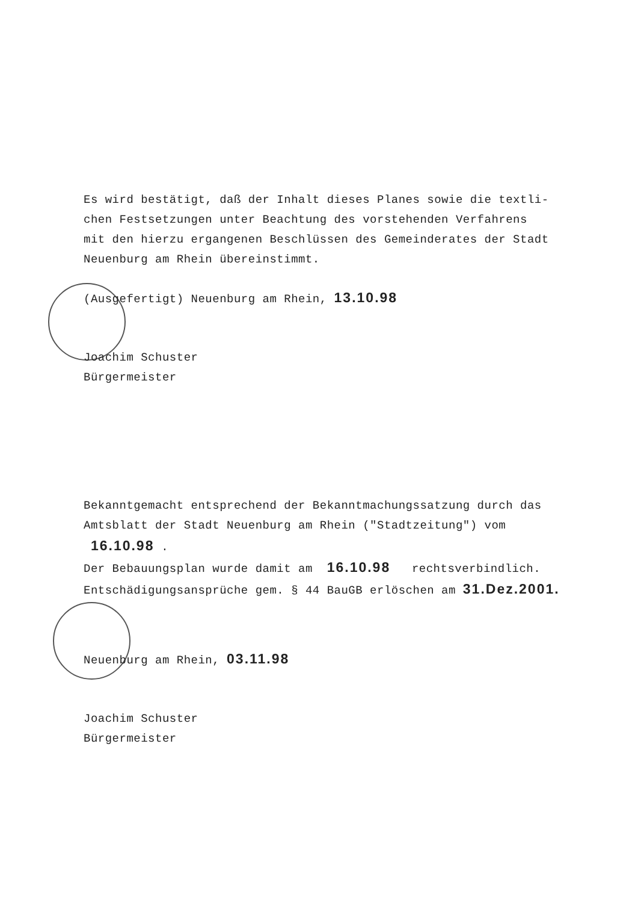Es wird bestätigt, daß der Inhalt dieses Planes sowie die textli-
chen Festsetzungen unter Beachtung des vorstehenden Verfahrens
mit den hierzu ergangenen Beschlüssen des Gemeinderates der Stadt
Neuenburg am Rhein übereinstimmt.
(Ausgefertigt) Neuenburg am Rhein, 13.10.98
Joachim Schuster
Bürgermeister
Bekanntgemacht entsprechend der Bekanntmachungssatzung durch das
Amtsblatt der Stadt Neuenburg am Rhein ("Stadtzeitung") vom
16.10.98 .
Der Bebauungsplan wurde damit am 16.10.98 rechtsverbindlich.
Entschädigungsansprüche gem. § 44 BauGB erlöschen am 31.Dez.2001.
Neuenburg am Rhein, 03.11.98
Joachim Schuster
Bürgermeister